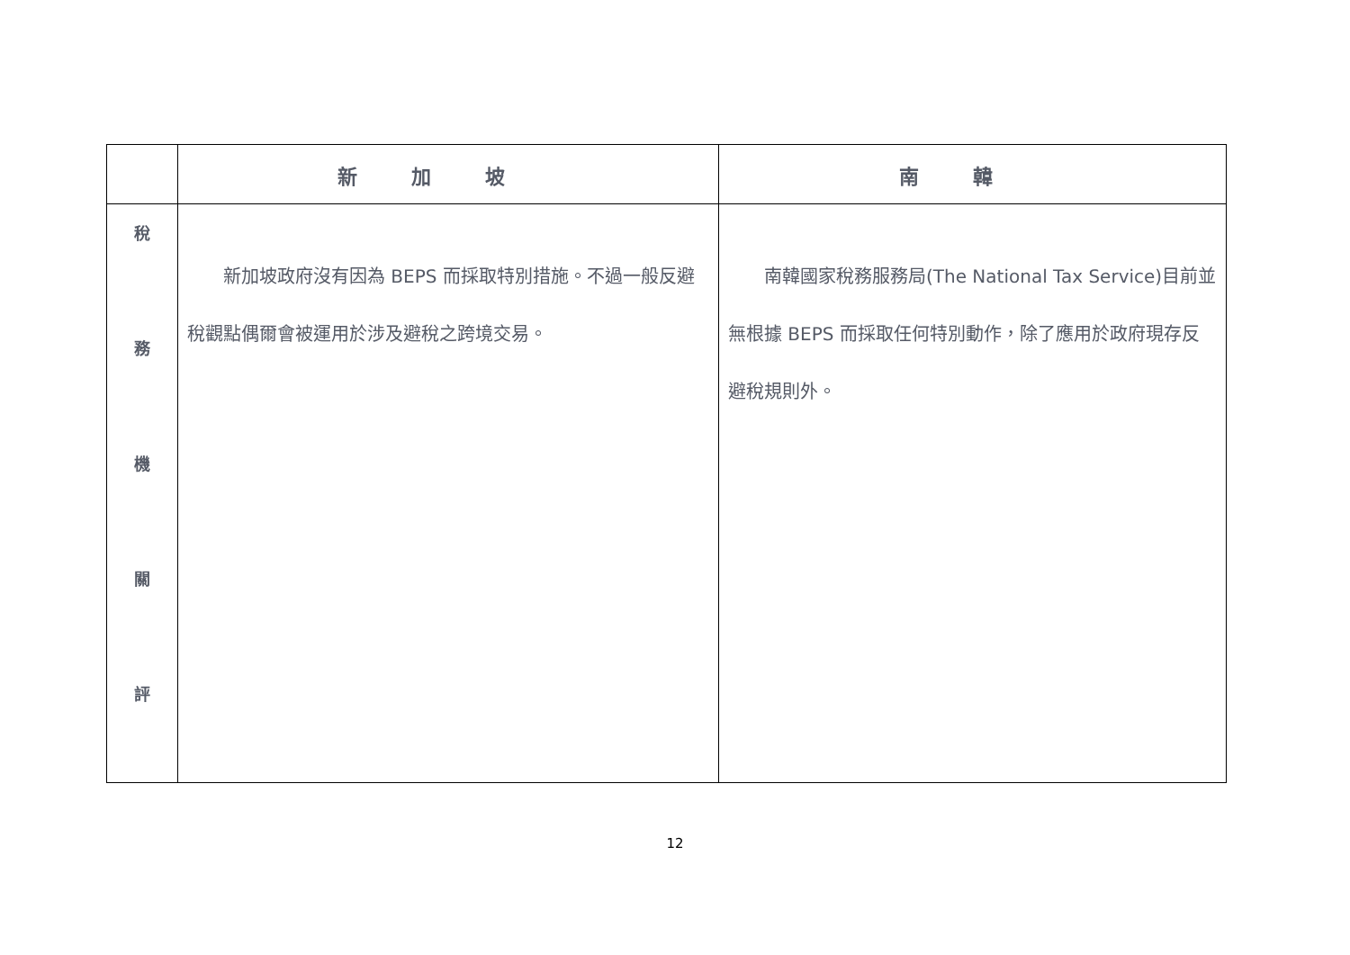| | 新加坡 | 南韓 |
| --- | --- | --- |
| 稅 務 機 關 評 | 新加坡政府沒有因為 BEPS 而採取特別措施。不過一般反避稅觀點偶爾會被運用於涉及避稅之跨境交易。 | 南韓國家稅務服務局(The National Tax Service)目前並無根據 BEPS 而採取任何特別動作，除了應用於政府現存反避稅規則外。 |
12